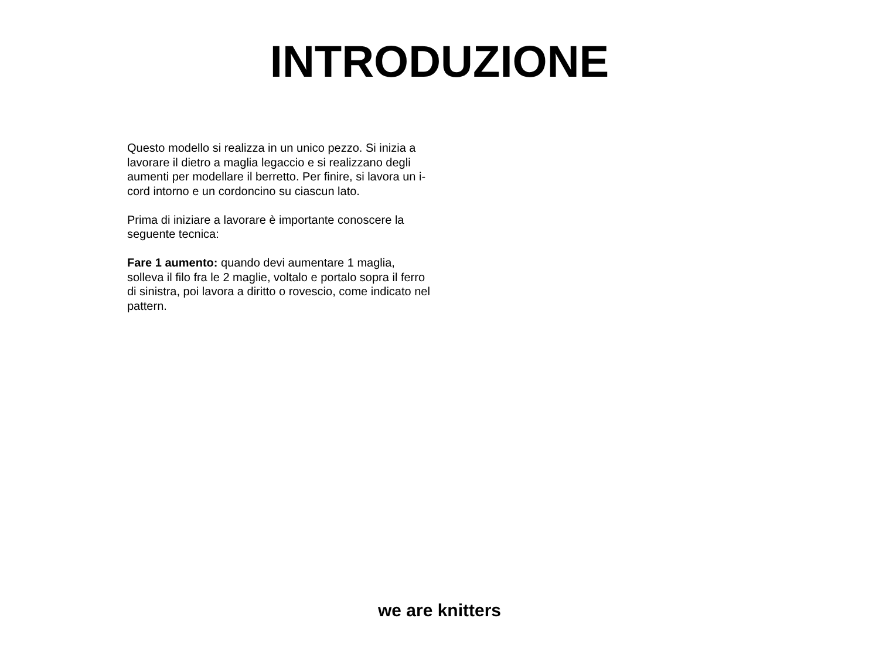INTRODUZIONE
Questo modello si realizza in un unico pezzo. Si inizia a lavorare il dietro a maglia legaccio e si realizzano degli aumenti per modellare il berretto. Per finire, si lavora un i-cord intorno e un cordoncino su ciascun lato.
Prima di iniziare a lavorare è importante conoscere la seguente tecnica:
Fare 1 aumento: quando devi aumentare 1 maglia, solleva il filo fra le 2 maglie, voltalo e portalo sopra il ferro di sinistra, poi lavora a diritto o rovescio, come indicato nel pattern.
we are knitters